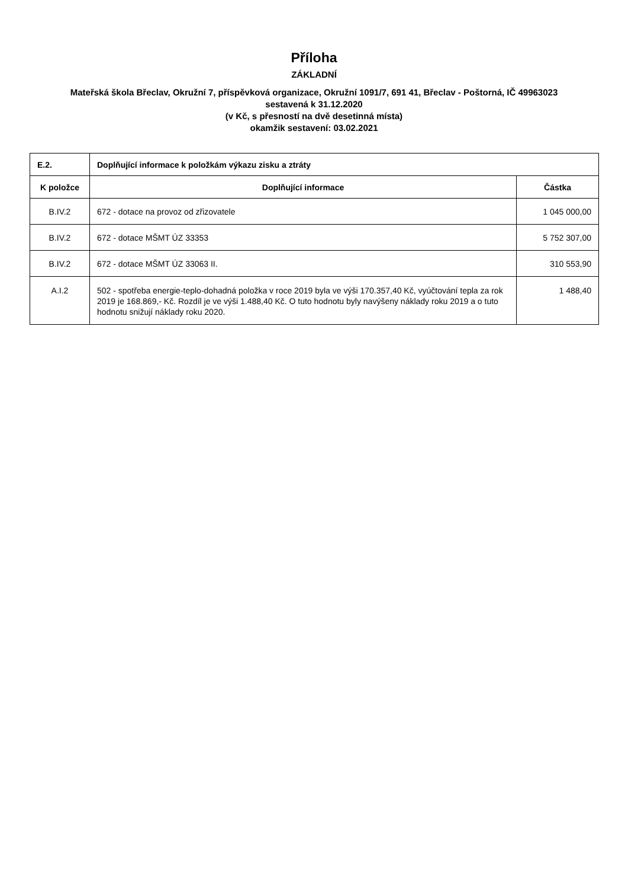Příloha
ZÁKLADNÍ
Mateřská škola Břeclav, Okružní 7, příspěvková organizace, Okružní 1091/7, 691 41, Břeclav - Poštorná, IČ 49963023
sestavená k 31.12.2020
(v Kč, s přesností na dvě desetinná místa)
okamžik sestavení: 03.02.2021
| E.2. | Doplňující informace k položkám výkazu zisku a ztráty | |
| K položce | Doplňující informace | Částka |
| B.IV.2 | 672 - dotace na provoz od zřizovatele | 1 045 000,00 |
| B.IV.2 | 672 - dotace MŠMT ÚZ 33353 | 5 752 307,00 |
| B.IV.2 | 672 - dotace MŠMT ÚZ 33063 II. | 310 553,90 |
| A.I.2 | 502 - spotřeba energie-teplo-dohadná položka v roce 2019 byla ve výši 170.357,40 Kč, vyúčtování tepla za rok 2019 je 168.869,- Kč. Rozdíl je ve výši 1.488,40 Kč. O tuto hodnotu byly navýšeny náklady roku 2019 a o tuto hodnotu snižují náklady roku 2020. | 1 488,40 |